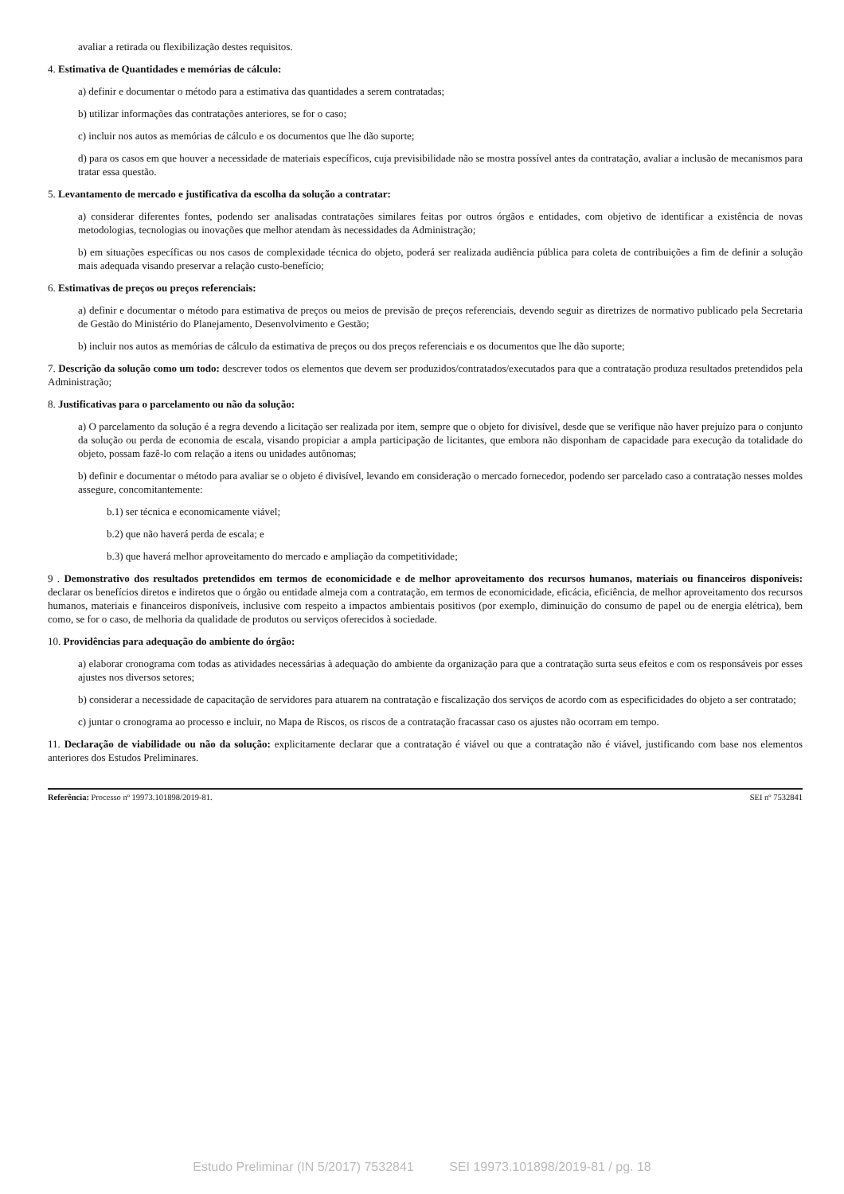avaliar a retirada ou flexibilização destes requisitos.
4. Estimativa de Quantidades e memórias de cálculo:
a) definir e documentar o método para a estimativa das quantidades a serem contratadas;
b) utilizar informações das contratações anteriores, se for o caso;
c) incluir nos autos as memórias de cálculo e os documentos que lhe dão suporte;
d) para os casos em que houver a necessidade de materiais específicos, cuja previsibilidade não se mostra possível antes da contratação, avaliar a inclusão de mecanismos para tratar essa questão.
5. Levantamento de mercado e justificativa da escolha da solução a contratar:
a) considerar diferentes fontes, podendo ser analisadas contratações similares feitas por outros órgãos e entidades, com objetivo de identificar a existência de novas metodologias, tecnologias ou inovações que melhor atendam às necessidades da Administração;
b) em situações específicas ou nos casos de complexidade técnica do objeto, poderá ser realizada audiência pública para coleta de contribuições a fim de definir a solução mais adequada visando preservar a relação custo-benefício;
6. Estimativas de preços ou preços referenciais:
a) definir e documentar o método para estimativa de preços ou meios de previsão de preços referenciais, devendo seguir as diretrizes de normativo publicado pela Secretaria de Gestão do Ministério do Planejamento, Desenvolvimento e Gestão;
b) incluir nos autos as memórias de cálculo da estimativa de preços ou dos preços referenciais e os documentos que lhe dão suporte;
7. Descrição da solução como um todo: descrever todos os elementos que devem ser produzidos/contratados/executados para que a contratação produza resultados pretendidos pela Administração;
8. Justificativas para o parcelamento ou não da solução:
a) O parcelamento da solução é a regra devendo a licitação ser realizada por item, sempre que o objeto for divisível, desde que se verifique não haver prejuízo para o conjunto da solução ou perda de economia de escala, visando propiciar a ampla participação de licitantes, que embora não disponham de capacidade para execução da totalidade do objeto, possam fazê-lo com relação a itens ou unidades autônomas;
b) definir e documentar o método para avaliar se o objeto é divisível, levando em consideração o mercado fornecedor, podendo ser parcelado caso a contratação nesses moldes assegure, concomitantemente:
b.1) ser técnica e economicamente viável;
b.2) que não haverá perda de escala; e
b.3) que haverá melhor aproveitamento do mercado e ampliação da competitividade;
9 . Demonstrativo dos resultados pretendidos em termos de economicidade e de melhor aproveitamento dos recursos humanos, materiais ou financeiros disponíveis: declarar os benefícios diretos e indiretos que o órgão ou entidade almeja com a contratação, em termos de economicidade, eficácia, eficiência, de melhor aproveitamento dos recursos humanos, materiais e financeiros disponíveis, inclusive com respeito a impactos ambientais positivos (por exemplo, diminuição do consumo de papel ou de energia elétrica), bem como, se for o caso, de melhoria da qualidade de produtos ou serviços oferecidos à sociedade.
10. Providências para adequação do ambiente do órgão:
a) elaborar cronograma com todas as atividades necessárias à adequação do ambiente da organização para que a contratação surta seus efeitos e com os responsáveis por esses ajustes nos diversos setores;
b) considerar a necessidade de capacitação de servidores para atuarem na contratação e fiscalização dos serviços de acordo com as especificidades do objeto a ser contratado;
c) juntar o cronograma ao processo e incluir, no Mapa de Riscos, os riscos de a contratação fracassar caso os ajustes não ocorram em tempo.
11. Declaração de viabilidade ou não da solução: explicitamente declarar que a contratação é viável ou que a contratação não é viável, justificando com base nos elementos anteriores dos Estudos Preliminares.
Referência: Processo nº 19973.101898/2019-81. SEI nº 7532841
Estudo Preliminar (IN 5/2017) 7532841 SEI 19973.101898/2019-81 / pg. 18